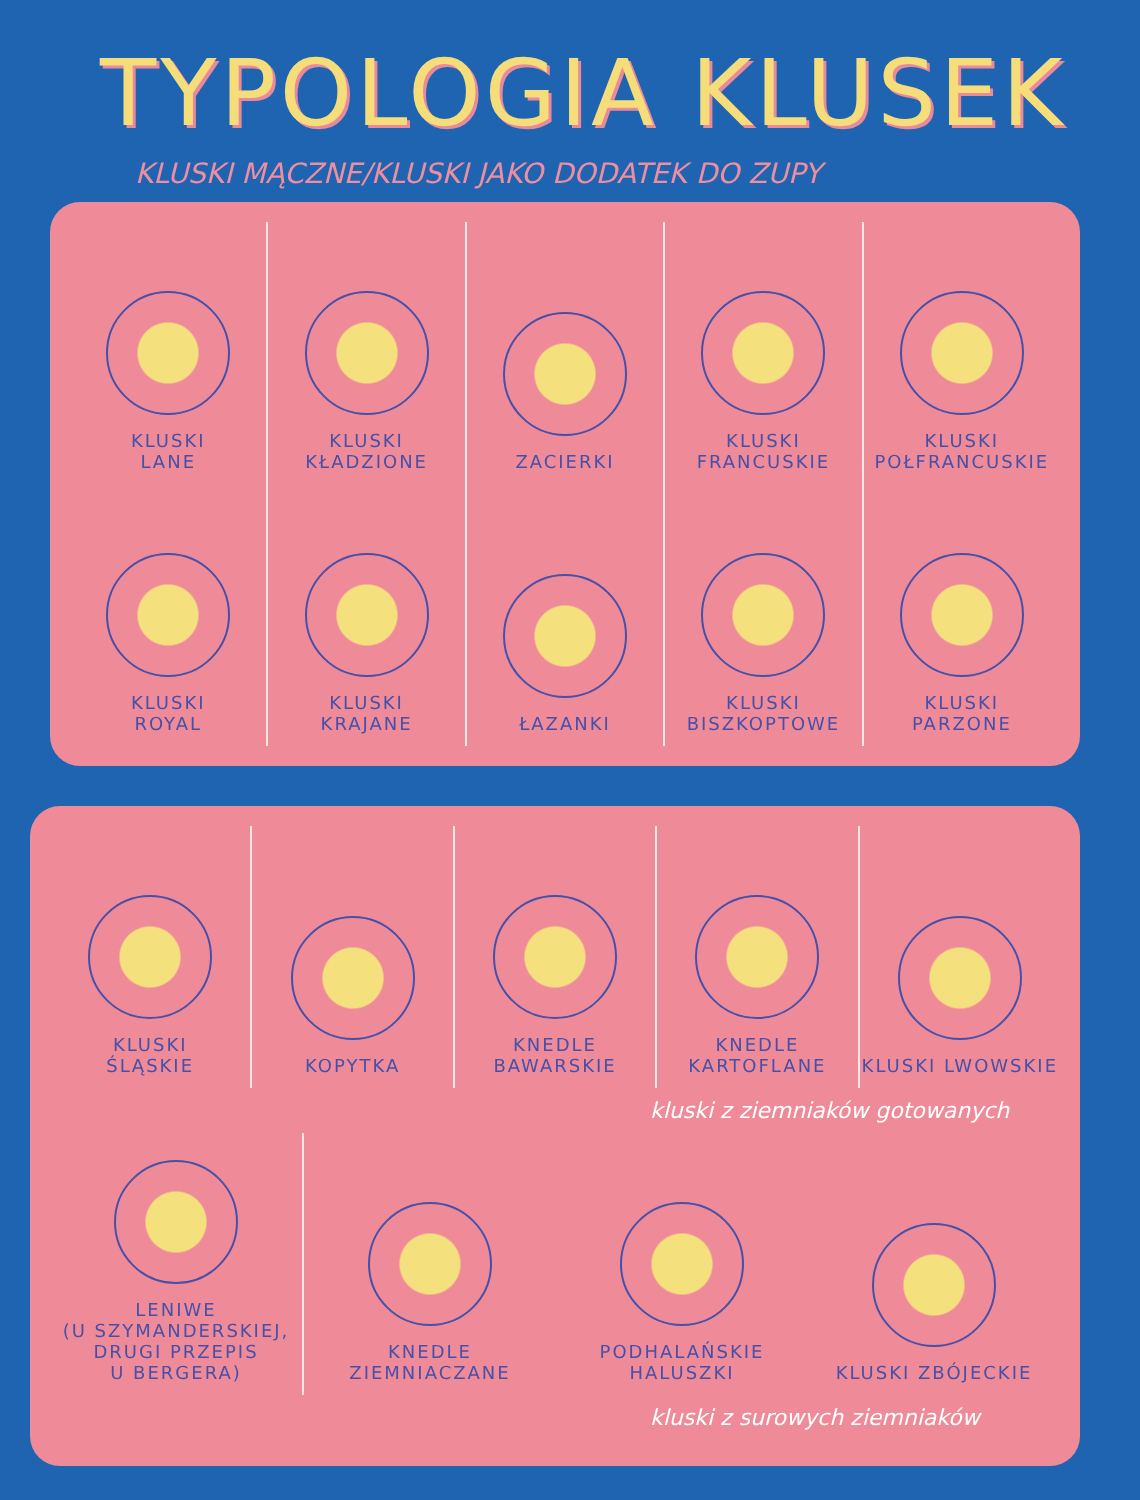TYPOLOGIA KLUSEK
KLUSKI MĄCZNE/KLUSKI JAKO DODATEK DO ZUPY
KLUSKI
LANE
KLUSKI
KŁADZIONE
ZACIERKI KLUSKI
FRANCUSKIE
KLUSKI
POŁFRANCUSKIE
KLUSKI
ROYAL
KLUSKI
KRAJANE
ŁAZANKI KLUSKI
BISZKOPTOWE
KLUSKI
PARZONE
KLUSKI
ŚLĄSKIE
KOPYTKA KNEDLE
BAWARSKIE
KNEDLE
KARTOFLANE
KLUSKI LWOWSKIE
kluski z ziemniaków gotowanych
LENIWE
(U SZYMANDERSKIEJ,
DRUGI PRZEPIS
U BERGERA)
KNEDLE
ZIEMNIACZANE
PODHALAŃSKIE
HALUSZKI
KLUSKI ZBÓJECKIE
kluski z surowych ziemniaków